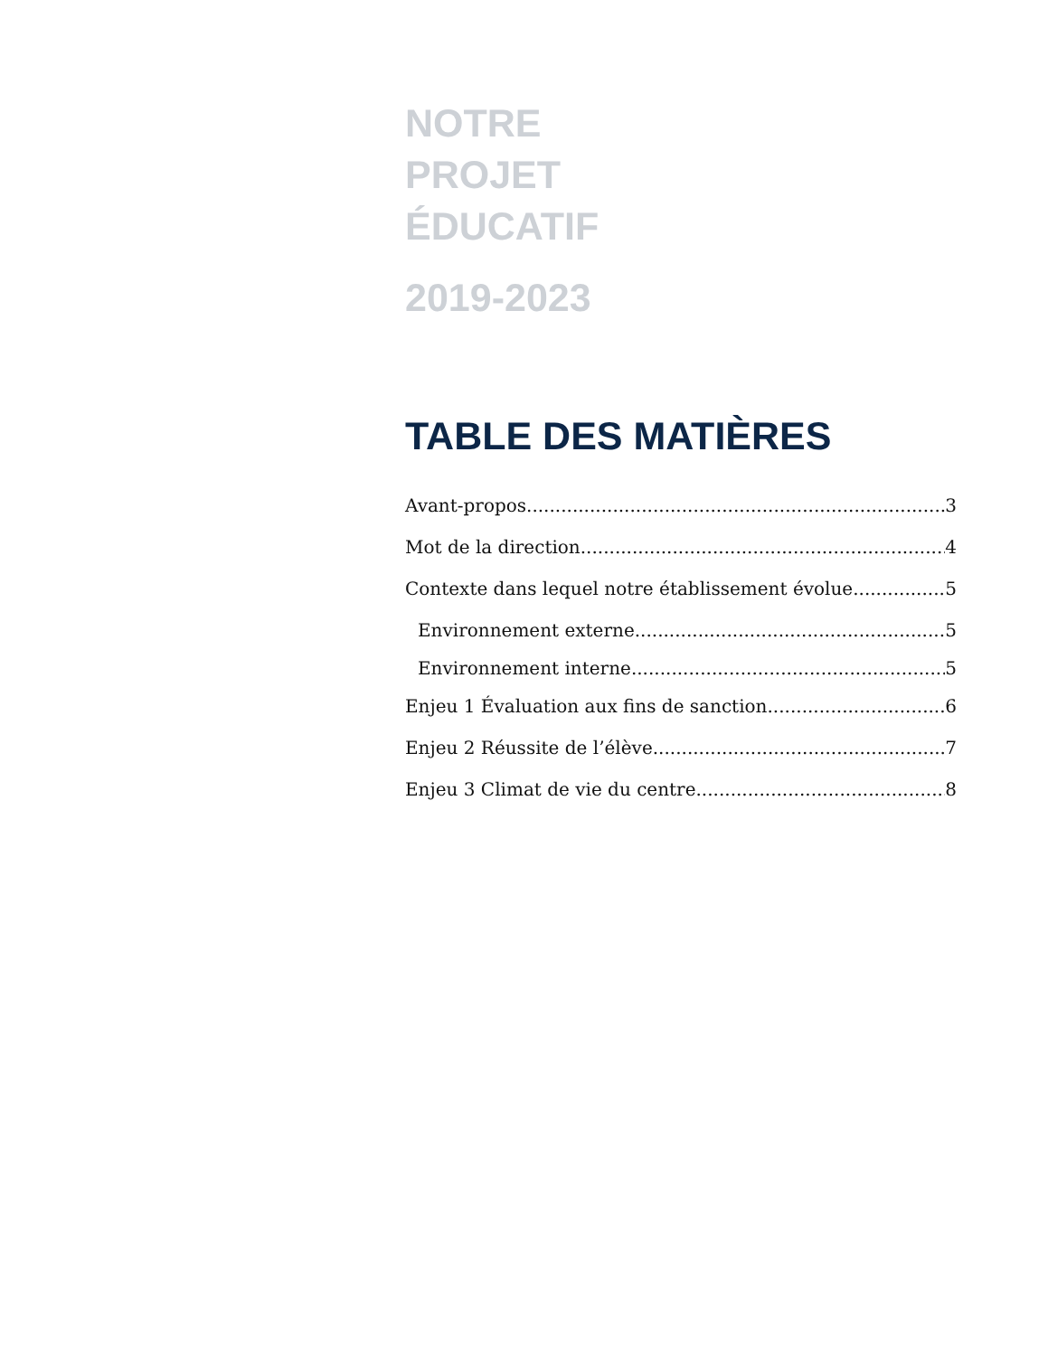NOTRE
PROJET
ÉDUCATIF
2019-2023
TABLE DES MATIÈRES
Avant-propos 3
Mot de la direction 4
Contexte dans lequel notre établissement évolue 5
Environnement externe 5
Environnement interne 5
Enjeu 1 Évaluation aux fins de sanction 6
Enjeu 2 Réussite de l’élève 7
Enjeu 3 Climat de vie du centre 8